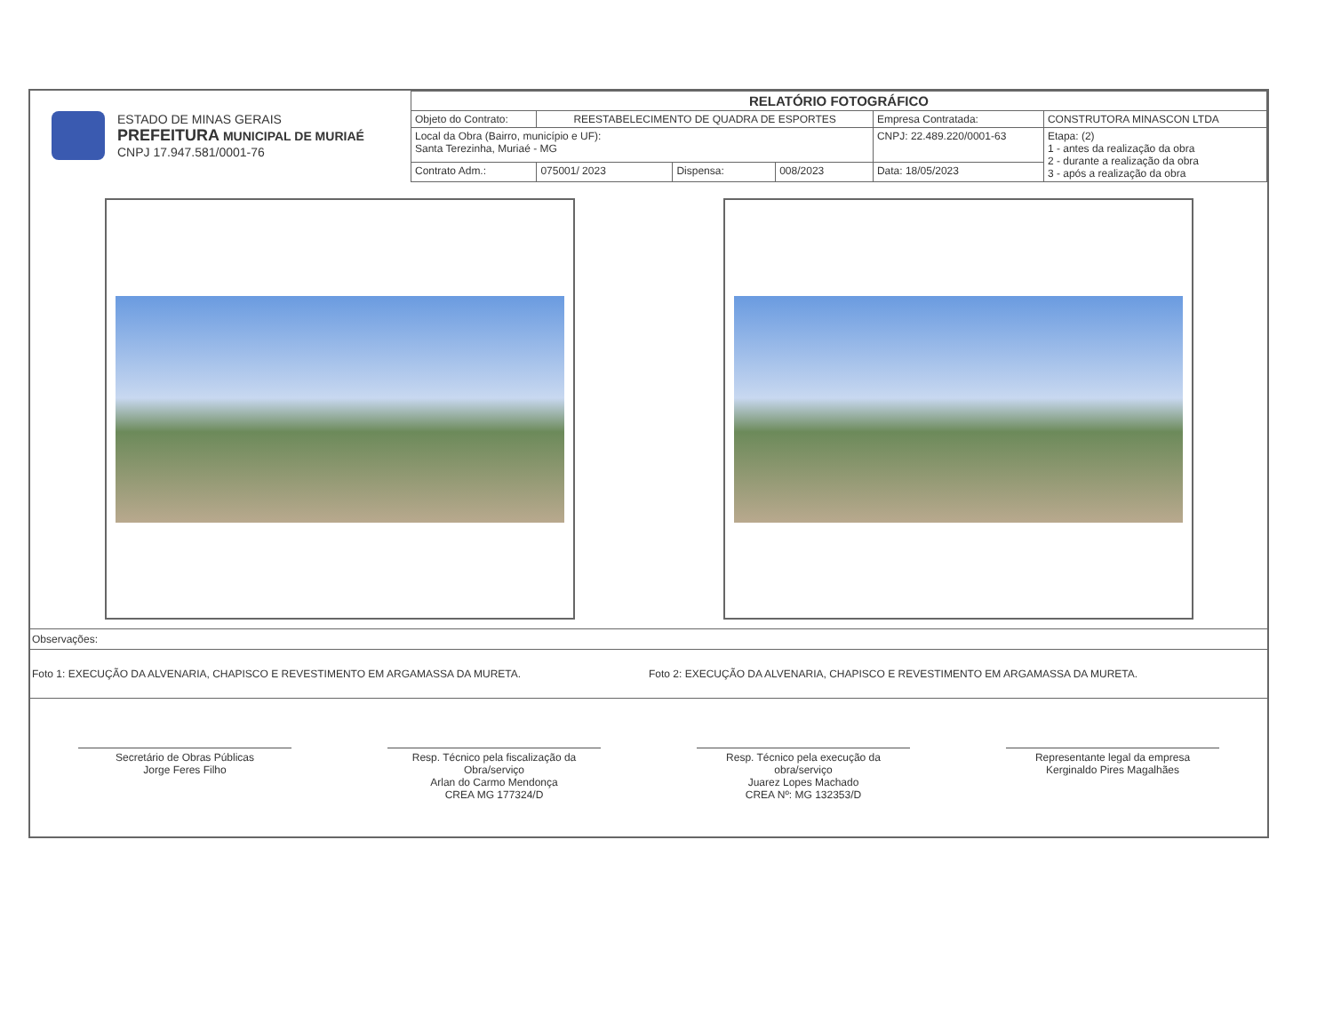| ESTADO DE MINAS GERAIS PREFEITURA MUNICIPAL DE MURIAÉ CNPJ 17.947.581/0001-76 | RELATÓRIO FOTOGRÁFICO | | | | | |
| | Objeto do Contrato: | REESTABELECIMENTO DE QUADRA DE ESPORTES | | | Empresa Contratada: | CONSTRUTORA MINASCON LTDA |
| | Local da Obra (Bairro, município e UF): Santa Terezinha, Muriaé - MG | | | | CNPJ: 22.489.220/0001-63 | Etapa: (2) 1 - antes da realização da obra 2 - durante a realização da obra 3 - após a realização da obra |
| | Contrato Adm.: | 075001/ 2023 | Dispensa: | 008/2023 | Data: 18/05/2023 | |
Observações:
Foto 1: EXECUÇÃO DA ALVENARIA, CHAPISCO E REVESTIMENTO EM ARGAMASSA DA MURETA.
Foto 2: EXECUÇÃO DA ALVENARIA, CHAPISCO E REVESTIMENTO EM ARGAMASSA DA MURETA.
Secretário de Obras Públicas
Jorge Feres Filho
Resp. Técnico pela fiscalização da Obra/serviço
Arlan do Carmo Mendonça
CREA MG 177324/D
Resp. Técnico pela execução da obra/serviço
Juarez Lopes Machado
CREA Nº: MG 132353/D
Representante legal da empresa
Kerginaldo Pires Magalhães